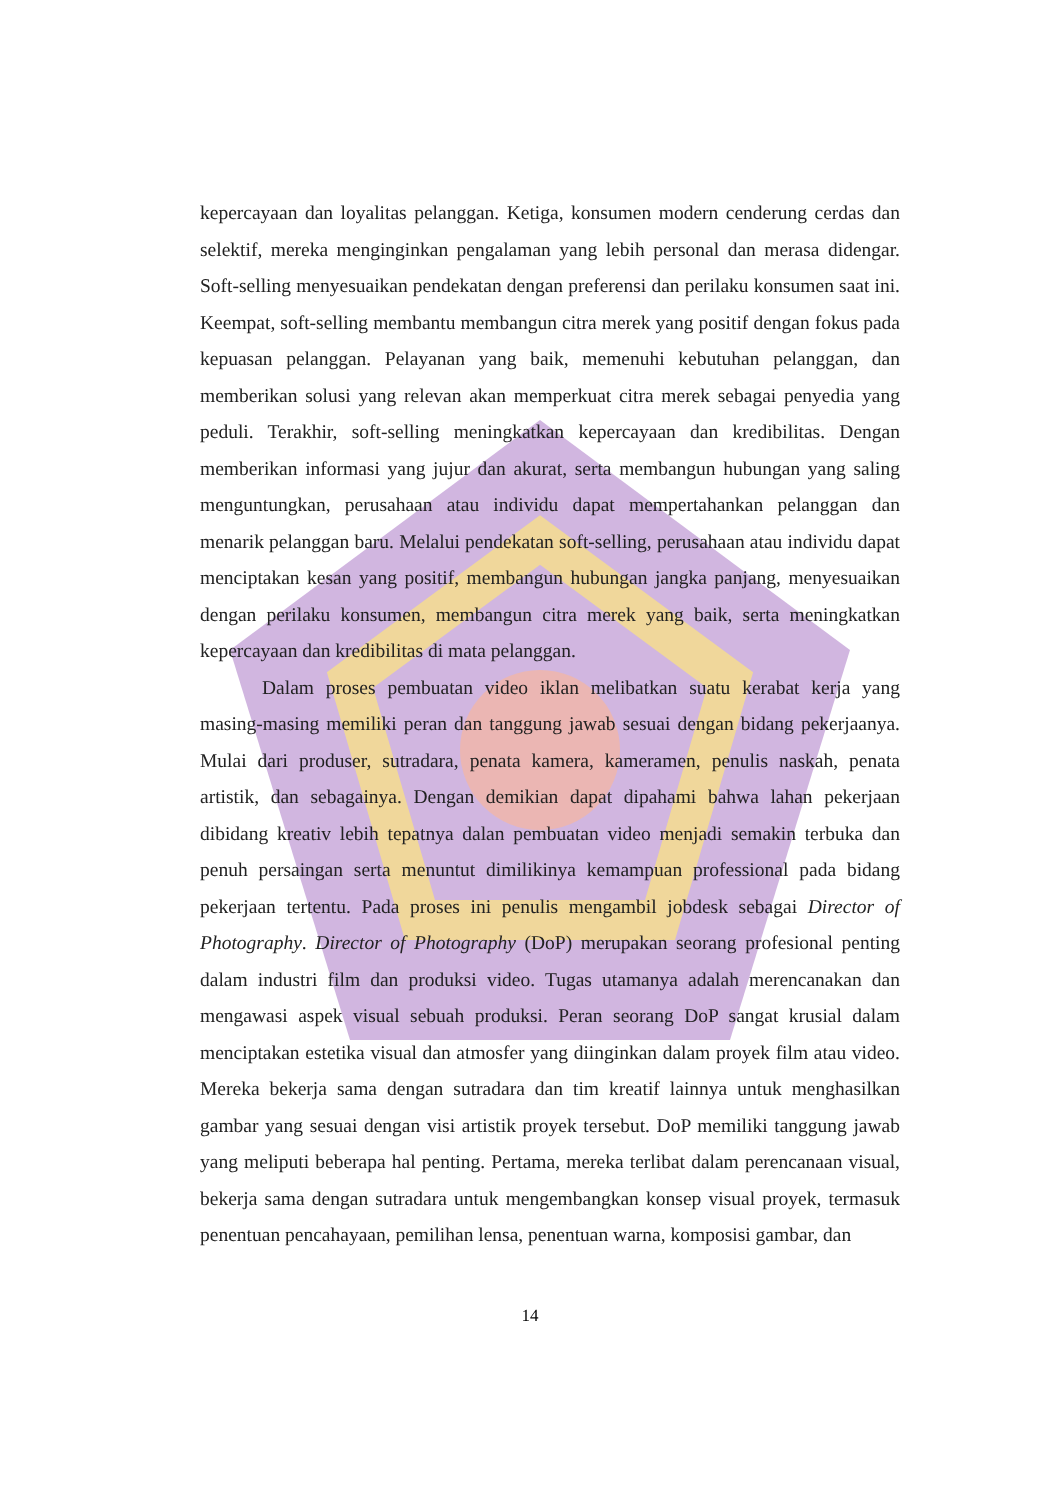kepercayaan dan loyalitas pelanggan. Ketiga, konsumen modern cenderung cerdas dan selektif, mereka menginginkan pengalaman yang lebih personal dan merasa didengar. Soft-selling menyesuaikan pendekatan dengan preferensi dan perilaku konsumen saat ini. Keempat, soft-selling membantu membangun citra merek yang positif dengan fokus pada kepuasan pelanggan. Pelayanan yang baik, memenuhi kebutuhan pelanggan, dan memberikan solusi yang relevan akan memperkuat citra merek sebagai penyedia yang peduli. Terakhir, soft-selling meningkatkan kepercayaan dan kredibilitas. Dengan memberikan informasi yang jujur dan akurat, serta membangun hubungan yang saling menguntungkan, perusahaan atau individu dapat mempertahankan pelanggan dan menarik pelanggan baru. Melalui pendekatan soft-selling, perusahaan atau individu dapat menciptakan kesan yang positif, membangun hubungan jangka panjang, menyesuaikan dengan perilaku konsumen, membangun citra merek yang baik, serta meningkatkan kepercayaan dan kredibilitas di mata pelanggan.
Dalam proses pembuatan video iklan melibatkan suatu kerabat kerja yang masing-masing memiliki peran dan tanggung jawab sesuai dengan bidang pekerjaanya. Mulai dari produser, sutradara, penata kamera, kameramen, penulis naskah, penata artistik, dan sebagainya. Dengan demikian dapat dipahami bahwa lahan pekerjaan dibidang kreativ lebih tepatnya dalan pembuatan video menjadi semakin terbuka dan penuh persaingan serta menuntut dimilikinya kemampuan professional pada bidang pekerjaan tertentu. Pada proses ini penulis mengambil jobdesk sebagai Director of Photography. Director of Photography (DoP) merupakan seorang profesional penting dalam industri film dan produksi video. Tugas utamanya adalah merencanakan dan mengawasi aspek visual sebuah produksi. Peran seorang DoP sangat krusial dalam menciptakan estetika visual dan atmosfer yang diinginkan dalam proyek film atau video. Mereka bekerja sama dengan sutradara dan tim kreatif lainnya untuk menghasilkan gambar yang sesuai dengan visi artistik proyek tersebut. DoP memiliki tanggung jawab yang meliputi beberapa hal penting. Pertama, mereka terlibat dalam perencanaan visual, bekerja sama dengan sutradara untuk mengembangkan konsep visual proyek, termasuk penentuan pencahayaan, pemilihan lensa, penentuan warna, komposisi gambar, dan
14